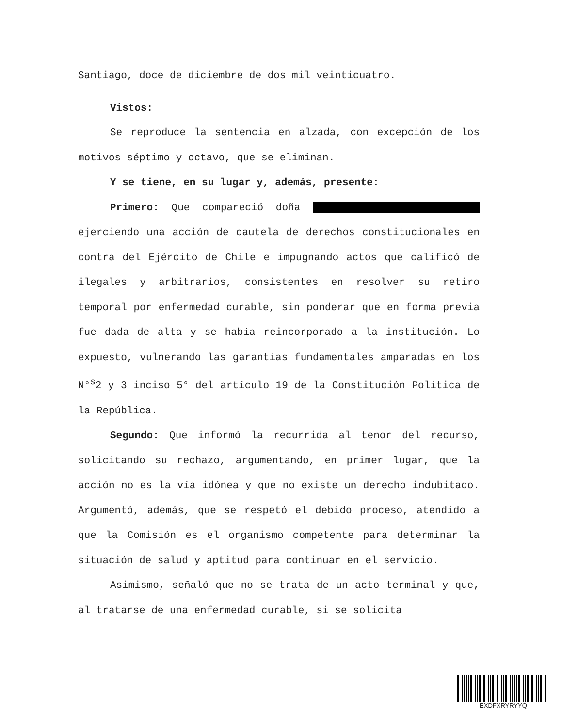Santiago, doce de diciembre de dos mil veinticuatro.
Vistos:
Se reproduce la sentencia en alzada, con excepción de los motivos séptimo y octavo, que se eliminan.
Y se tiene, en su lugar y, además, presente:
Primero: Que compareció doña ejerciendo una acción de cautela de derechos constitucionales en contra del Ejército de Chile e impugnando actos que calificó de ilegales y arbitrarios, consistentes en resolver su retiro temporal por enfermedad curable, sin ponderar que en forma previa fue dada de alta y se había reincorporado a la institución. Lo expuesto, vulnerando las garantías fundamentales amparadas en los N°<sup>s</sup>2 y 3 inciso 5° del artículo 19 de la Constitución Política de la República.
Segundo: Que informó la recurrida al tenor del recurso, solicitando su rechazo, argumentando, en primer lugar, que la acción no es la vía idónea y que no existe un derecho indubitado. Argumentó, además, que se respetó el debido proceso, atendido a que la Comisión es el organismo competente para determinar la situación de salud y aptitud para continuar en el servicio.
Asimismo, señaló que no se trata de un acto terminal y que, al tratarse de una enfermedad curable, si se solicita
EXDFXRYRYYQ